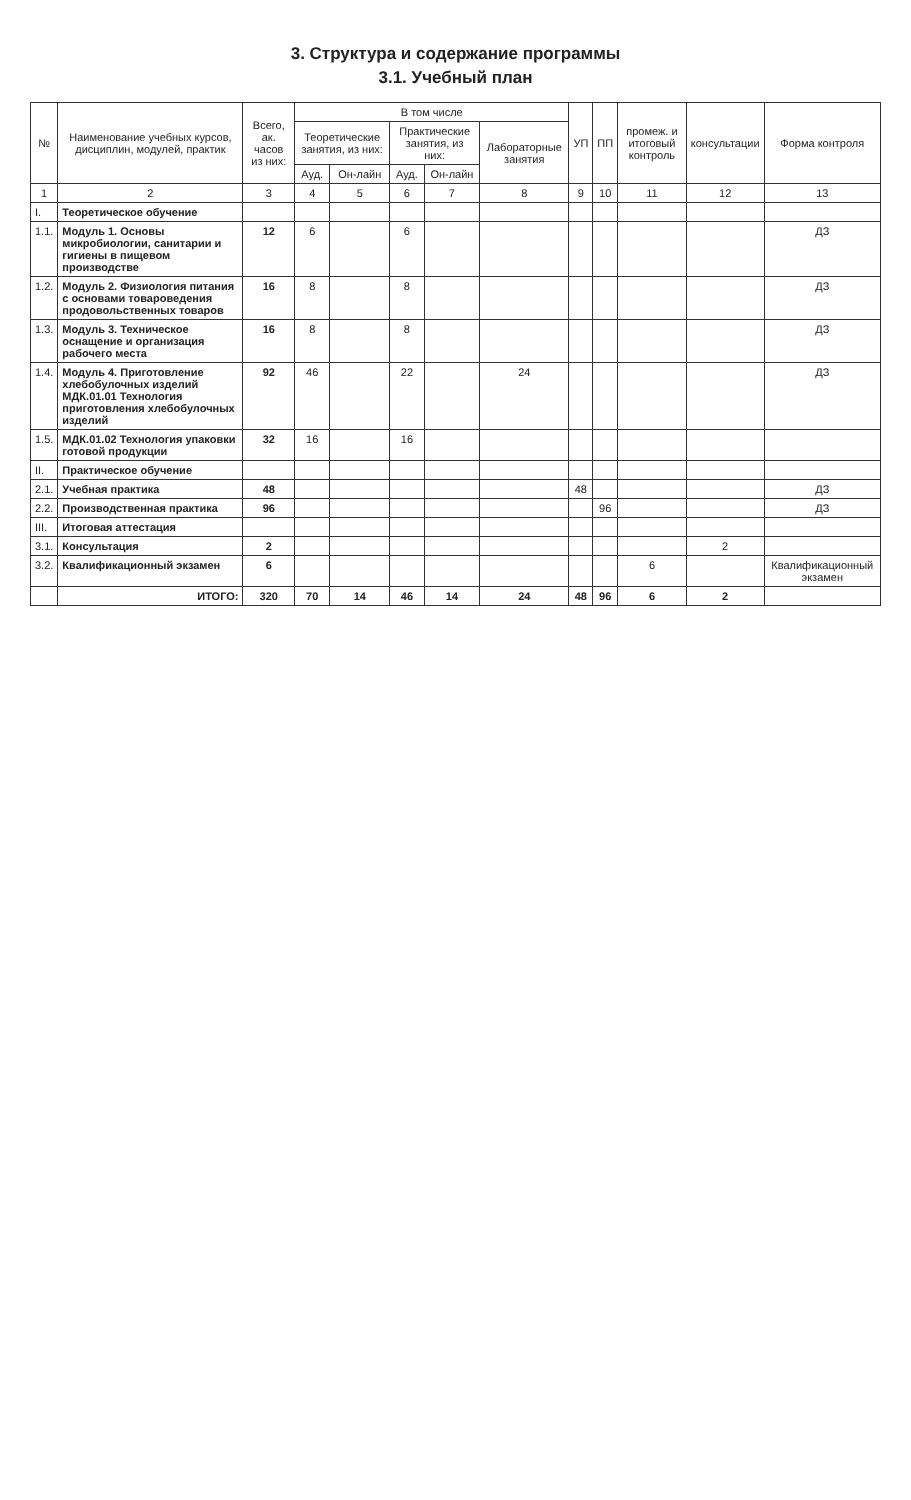3. Структура и содержание программы
3.1. Учебный план
| № | Наименование учебных курсов, дисциплин, модулей, практик | Всего, ак. часов из них: | В том числе | | | | | УП | ПП | промеж. и итоговый контроль | консультации | Форма контроля |
| --- | --- | --- | --- | --- | --- | --- | --- | --- | --- | --- | --- | --- |
| | | | Теоретические занятия, из них: | | Практические занятия, из них: | | Лабораторные занятия | | | | | |
| | | | Ауд. | Он-лайн | Ауд. | Он-лайн | | | | | | |
| 1 | 2 | 3 | 4 | 5 | 6 | 7 | 8 | 9 | 10 | 11 | 12 | 13 |
| I. | Теоретическое обучение | | | | | | | | | | | |
| 1.1. | Модуль 1. Основы микробиологии, санитарии и гигиены в пищевом производстве | 12 | 6 | | 6 | | | | | | | ДЗ |
| 1.2. | Модуль 2. Физиология питания с основами товароведения продовольственных товаров | 16 | 8 | | 8 | | | | | | | ДЗ |
| 1.3. | Модуль 3. Техническое оснащение и организация рабочего места | 16 | 8 | | 8 | | | | | | | ДЗ |
| 1.4. | Модуль 4. Приготовление хлебобулочных изделий МДК.01.01 Технология приготовления хлебобулочных изделий | 92 | 46 | | 22 | | 24 | | | | | ДЗ |
| 1.5. | МДК.01.02 Технология упаковки готовой продукции | 32 | 16 | | 16 | | | | | | | |
| II. | Практическое обучение | | | | | | | | | | | |
| 2.1. | Учебная практика | 48 | | | | | | 48 | | | | ДЗ |
| 2.2. | Производственная практика | 96 | | | | | | | 96 | | | ДЗ |
| III. | Итоговая аттестация | | | | | | | | | | | |
| 3.1. | Консультация | 2 | | | | | | | | | 2 | |
| 3.2. | Квалификационный экзамен | 6 | | | | | | | | 6 | | Квалификационный экзамен |
| | ИТОГО: | 320 | 70 | 14 | 46 | 14 | 24 | 48 | 96 | 6 | 2 | |